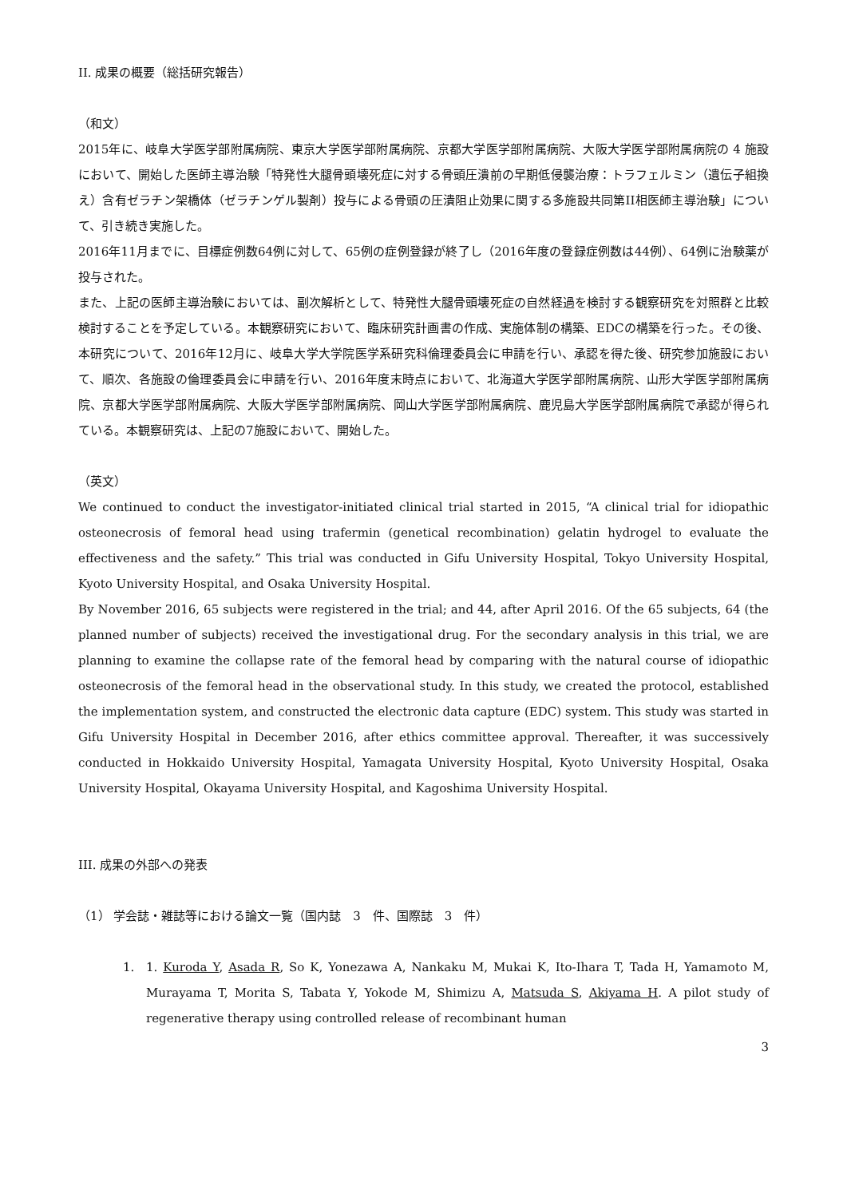II. 成果の概要（総括研究報告）
（和文）
2015年に、岐阜大学医学部附属病院、東京大学医学部附属病院、京都大学医学部附属病院、大阪大学医学部附属病院の 4 施設において、開始した医師主導治験「特発性大腿骨頭壊死症に対する骨頭圧潰前の早期低侵襲治療：トラフェルミン（遺伝子組換え）含有ゼラチン架橋体（ゼラチンゲル製剤）投与による骨頭の圧潰阻止効果に関する多施設共同第II相医師主導治験」について、引き続き実施した。
2016年11月までに、目標症例数64例に対して、65例の症例登録が終了し（2016年度の登録症例数は44例）、64例に治験薬が投与された。
また、上記の医師主導治験においては、副次解析として、特発性大腿骨頭壊死症の自然経過を検討する観察研究を対照群と比較検討することを予定している。本観察研究において、臨床研究計画書の作成、実施体制の構築、EDCの構築を行った。その後、本研究について、2016年12月に、岐阜大学大学院医学系研究科倫理委員会に申請を行い、承認を得た後、研究参加施設において、順次、各施設の倫理委員会に申請を行い、2016年度末時点において、北海道大学医学部附属病院、山形大学医学部附属病院、京都大学医学部附属病院、大阪大学医学部附属病院、岡山大学医学部附属病院、鹿児島大学医学部附属病院で承認が得られている。本観察研究は、上記の7施設において、開始した。
（英文）
We continued to conduct the investigator-initiated clinical trial started in 2015, “A clinical trial for idiopathic osteonecrosis of femoral head using trafermin (genetical recombination) gelatin hydrogel to evaluate the effectiveness and the safety.” This trial was conducted in Gifu University Hospital, Tokyo University Hospital, Kyoto University Hospital, and Osaka University Hospital.
By November 2016, 65 subjects were registered in the trial; and 44, after April 2016. Of the 65 subjects, 64 (the planned number of subjects) received the investigational drug. For the secondary analysis in this trial, we are planning to examine the collapse rate of the femoral head by comparing with the natural course of idiopathic osteonecrosis of the femoral head in the observational study. In this study, we created the protocol, established the implementation system, and constructed the electronic data capture (EDC) system. This study was started in Gifu University Hospital in December 2016, after ethics committee approval. Thereafter, it was successively conducted in Hokkaido University Hospital, Yamagata University Hospital, Kyoto University Hospital, Osaka University Hospital, Okayama University Hospital, and Kagoshima University Hospital.
III. 成果の外部への発表
（1） 学会誌・雑誌等における論文一覧（国内誌　3　件、国際誌　3　件）
1. 1. Kuroda Y, Asada R, So K, Yonezawa A, Nankaku M, Mukai K, Ito-Ihara T, Tada H, Yamamoto M, Murayama T, Morita S, Tabata Y, Yokode M, Shimizu A, Matsuda S, Akiyama H. A pilot study of regenerative therapy using controlled release of recombinant human
3